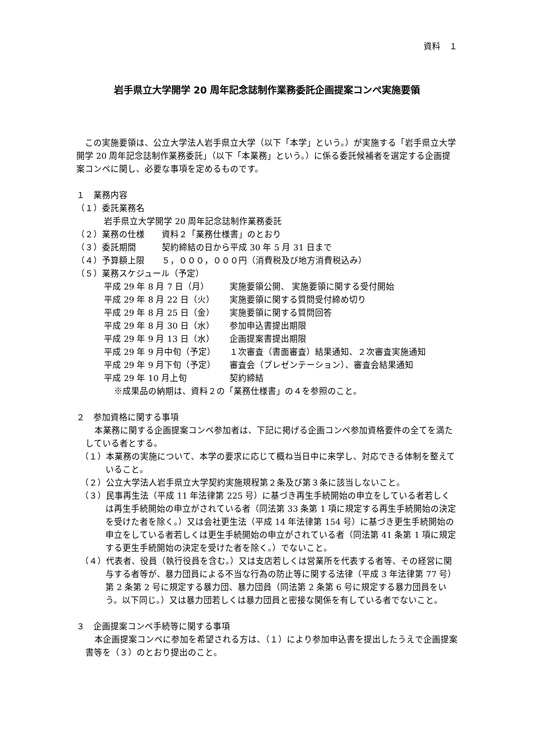資料　１
岩手県立大学開学 20 周年記念誌制作業務委託企画提案コンペ実施要領
　この実施要領は、公立大学法人岩手県立大学（以下「本学」という。）が実施する「岩手県立大学開学 20 周年記念誌制作業務委託」（以下「本業務」という。）に係る委託候補者を選定する企画提案コンペに関し、必要な事項を定めるものです。
１　業務内容
（１）委託業務名
岩手県立大学開学 20 周年記念誌制作業務委託
（２）業務の仕様　　資料２「業務仕様書」のとおり
（３）委託期間　　　契約締結の日から平成 30 年 5 月 31 日まで
（４）予算額上限　　５，０００，０００円（消費税及び地方消費税込み）
（５）業務スケジュール（予定）
平成 29 年 8 月 7 日（月） 実施要領公開、 実施要領に関する受付開始
平成 29 年 8 月 22 日（火） 実施要領に関する質問受付締め切り
平成 29 年 8 月 25 日（金） 実施要領に関する質問回答
平成 29 年 8 月 30 日（水） 参加申込書提出期限
平成 29 年 9 月 13 日（水） 企画提案書提出期限
平成 29 年 9 月中旬（予定） １次審査（書面審査）結果通知、２次審査実施通知
平成 29 年 9 月下旬（予定） 審査会（プレゼンテーション）、審査会結果通知
平成 29 年 10 月上旬 契約締結
※成果品の納期は、資料２の「業務仕様書」の４を参照のこと。
２　参加資格に関する事項
本業務に関する企画提案コンペ参加者は、下記に掲げる企画コンペ参加資格要件の全てを満たしている者とする。
（１）本業務の実施について、本学の要求に応じて概ね当日中に来学し、対応できる体制を整えていること。
（２）公立大学法人岩手県立大学契約実施規程第２条及び第３条に該当しないこと。
（３）民事再生法（平成 11 年法律第 225 号）に基づき再生手続開始の申立をしている者若しくは再生手続開始の申立がされている者（同法第 33 条第 1 項に規定する再生手続開始の決定を受けた者を除く。）又は会社更生法（平成 14 年法律第 154 号）に基づき更生手続開始の申立をしている者若しくは更生手続開始の申立がされている者（同法第 41 条第 1 項に規定する更生手続開始の決定を受けた者を除く。）でないこと。
（４）代表者、役員（執行役員を含む。）又は支店若しくは営業所を代表する者等、その経営に関与する者等が、暴力団員による不当な行為の防止等に関する法律（平成 3 年法律第 77 号）第 2 条第 2 号に規定する暴力団、暴力団員（同法第 2 条第 6 号に規定する暴力団員をいう。以下同じ。）又は暴力団若しくは暴力団員と密接な関係を有している者でないこと。
３　企画提案コンペ手続等に関する事項
本企画提案コンペに参加を希望される方は、（１）により参加申込書を提出したうえで企画提案書等を（３）のとおり提出のこと。